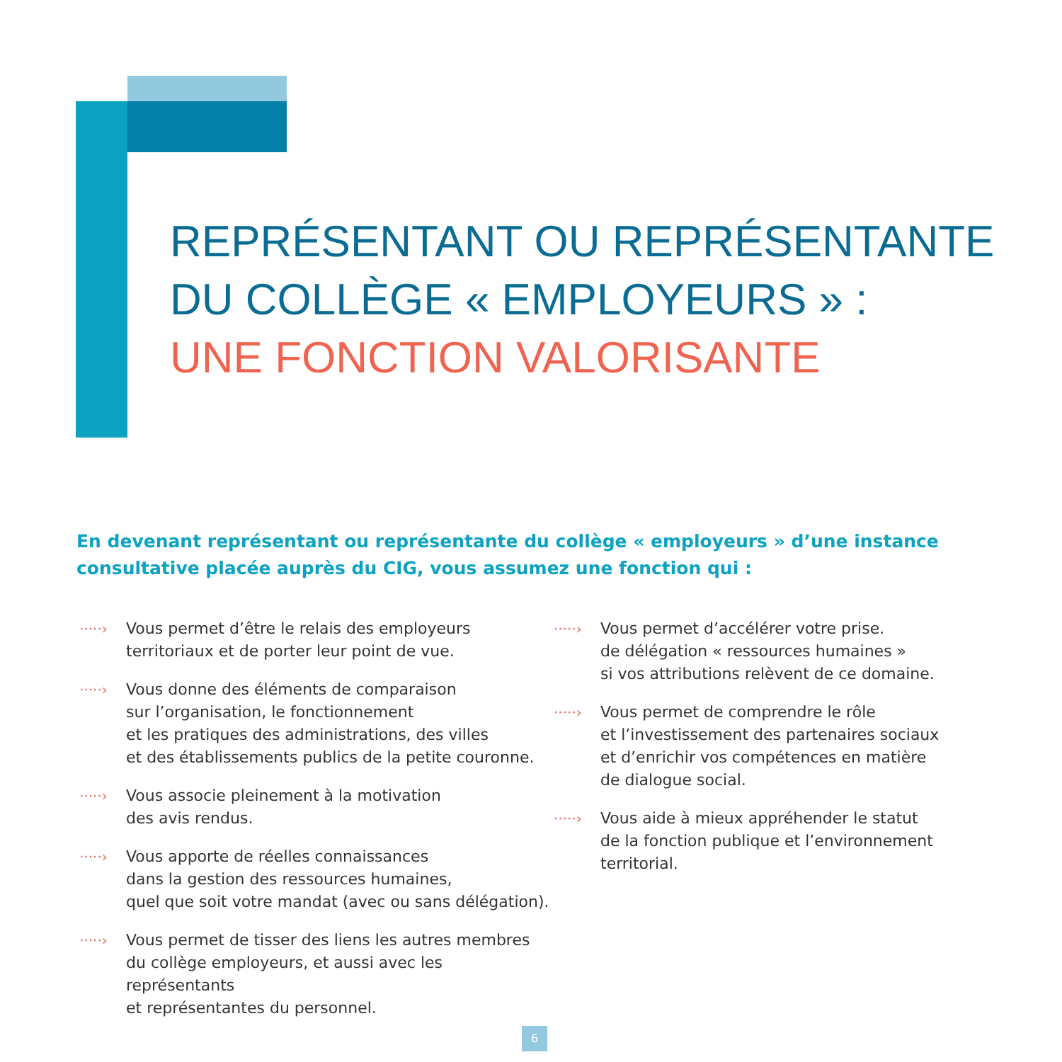REPRÉSENTANT OU REPRÉSENTANTE
DU COLLÈGE « EMPLOYEURS » :
UNE FONCTION VALORISANTE
En devenant représentant ou représentante du collège « employeurs » d’une instance consultative placée auprès du CIG, vous assumez une fonction qui :
·····›
Vous permet d’être le relais des employeurs
territoriaux et de porter leur point de vue.
·····›
Vous donne des éléments de comparaison
sur l’organisation, le fonctionnement
et les pratiques des administrations, des villes
et des établissements publics de la petite couronne.
·····›
Vous associe pleinement à la motivation
des avis rendus.
·····›
Vous apporte de réelles connaissances
dans la gestion des ressources humaines,
quel que soit votre mandat (avec ou sans délégation).
·····›
Vous permet de tisser des liens les autres membres
du collège employeurs, et aussi avec les représentants
et représentantes du personnel.
·····›
Vous permet d’accélérer votre prise.
de délégation « ressources humaines »
si vos attributions relèvent de ce domaine.
·····›
Vous permet de comprendre le rôle
et l’investissement des partenaires sociaux
et d’enrichir vos compétences en matière
de dialogue social.
·····›
Vous aide à mieux appréhender le statut
de la fonction publique et l’environnement
territorial.
6